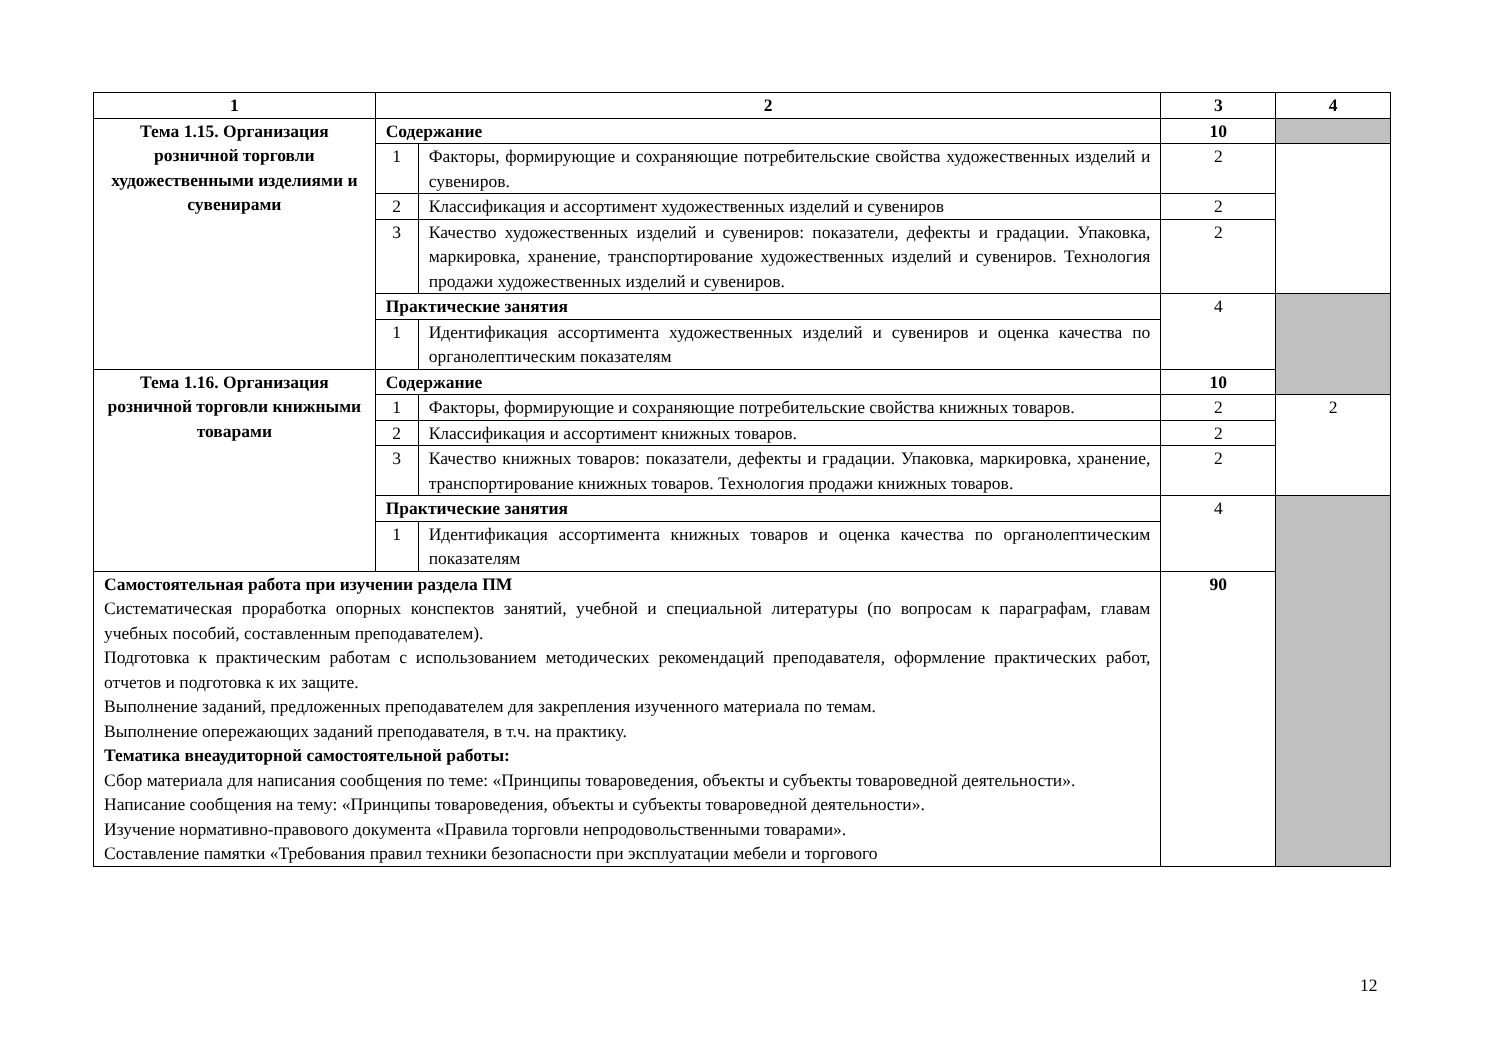| 1 | 2 | | 3 | 4 |
| --- | --- | --- | --- | --- |
| Тема 1.15. Организация розничной торговли художественными изделиями и сувенирами | Содержание | | 10 | |
| | 1 | Факторы, формирующие и сохраняющие потребительские свойства художественных изделий и сувениров. | 2 | |
| | 2 | Классификация и ассортимент художественных изделий и сувениров | 2 | |
| | 3 | Качество художественных изделий и сувениров: показатели, дефекты и градации. Упаковка, маркировка, хранение, транспортирование художественных изделий и сувениров. Технология продажи художественных изделий и сувениров. | 2 | |
| | Практические занятия | | 4 | |
| | 1 | Идентификация ассортимента художественных изделий и сувениров и оценка качества по органолептическим показателям | | |
| Тема 1.16. Организация розничной торговли книжными товарами | Содержание | | 10 | |
| | 1 | Факторы, формирующие и сохраняющие потребительские свойства книжных товаров. | 2 | 2 |
| | 2 | Классификация и ассортимент книжных товаров. | 2 | |
| | 3 | Качество книжных товаров: показатели, дефекты и градации. Упаковка, маркировка, хранение, транспортирование книжных товаров. Технология продажи книжных товаров. | 2 | |
| | Практические занятия | | 4 | |
| | 1 | Идентификация ассортимента книжных товаров и оценка качества по органолептическим показателям | | |
| Самостоятельная работа при изучении раздела ПМ Систематическая проработка опорных конспектов занятий, учебной и специальной литературы (по вопросам к параграфам, главам учебных пособий, составленным преподавателем). Подготовка к практическим работам с использованием методических рекомендаций преподавателя, оформление практических работ, отчетов и подготовка к их защите. Выполнение заданий, предложенных преподавателем для закрепления изученного материала по темам. Выполнение опережающих заданий преподавателя, в т.ч. на практику. Тематика внеаудиторной самостоятельной работы: Сбор материала для написания сообщения по теме: «Принципы товароведения, объекты и субъекты товароведной деятельности». Написание сообщения на тему: «Принципы товароведения, объекты и субъекты товароведной деятельности». Изучение нормативно-правового документа «Правила торговли непродовольственными товарами». Составление памятки «Требования правил техники безопасности при эксплуатации мебели и торгового | | | 90 | |
12